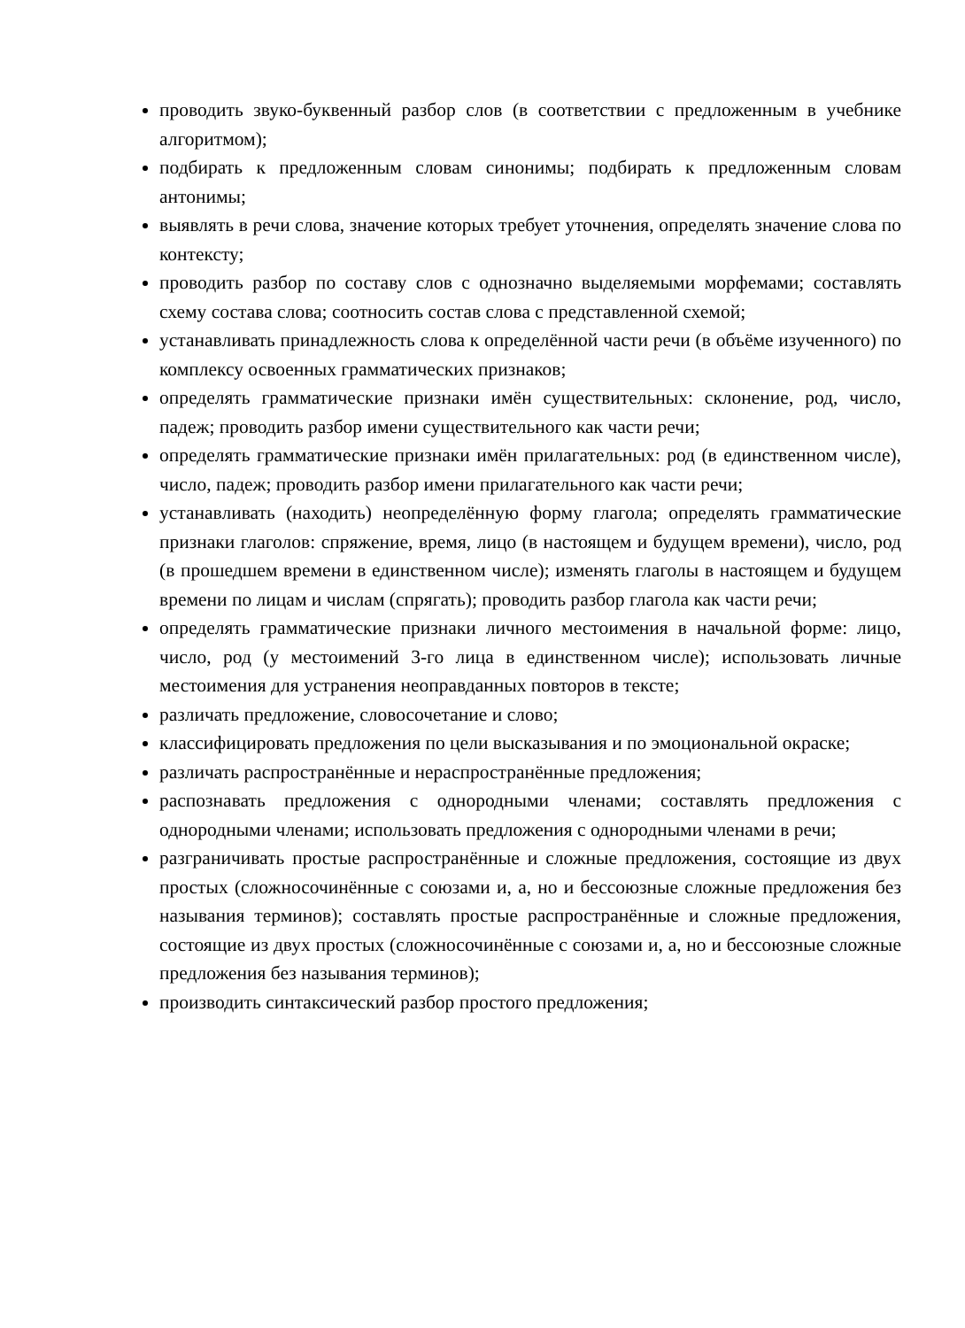проводить звуко-буквенный разбор слов (в соответствии с предложенным в учебнике алгоритмом);
подбирать к предложенным словам синонимы; подбирать к предложенным словам антонимы;
выявлять в речи слова, значение которых требует уточнения, определять значение слова по контексту;
проводить разбор по составу слов с однозначно выделяемыми морфемами; составлять схему состава слова; соотносить состав слова с представленной схемой;
устанавливать принадлежность слова к определённой части речи (в объёме изученного) по комплексу освоенных грамматических признаков;
определять грамматические признаки имён существительных: склонение, род, число, падеж; проводить разбор имени существительного как части речи;
определять грамматические признаки имён прилагательных: род (в единственном числе), число, падеж; проводить разбор имени прилагательного как части речи;
устанавливать (находить) неопределённую форму глагола; определять грамматические признаки глаголов: спряжение, время, лицо (в настоящем и будущем времени), число, род (в прошедшем времени в единственном числе); изменять глаголы в настоящем и будущем времени по лицам и числам (спрягать); проводить разбор глагола как части речи;
определять грамматические признаки личного местоимения в начальной форме: лицо, число, род (у местоимений 3-го лица в единственном числе); использовать личные местоимения для устранения неоправданных повторов в тексте;
различать предложение, словосочетание и слово;
классифицировать предложения по цели высказывания и по эмоциональной окраске;
различать распространённые и нераспространённые предложения;
распознавать предложения с однородными членами; составлять предложения с однородными членами; использовать предложения с однородными членами в речи;
разграничивать простые распространённые и сложные предложения, состоящие из двух простых (сложносочинённые с союзами и, а, но и бессоюзные сложные предложения без называния терминов); составлять простые распространённые и сложные предложения, состоящие из двух простых (сложносочинённые с союзами и, а, но и бессоюзные сложные предложения без называния терминов);
производить синтаксический разбор простого предложения;